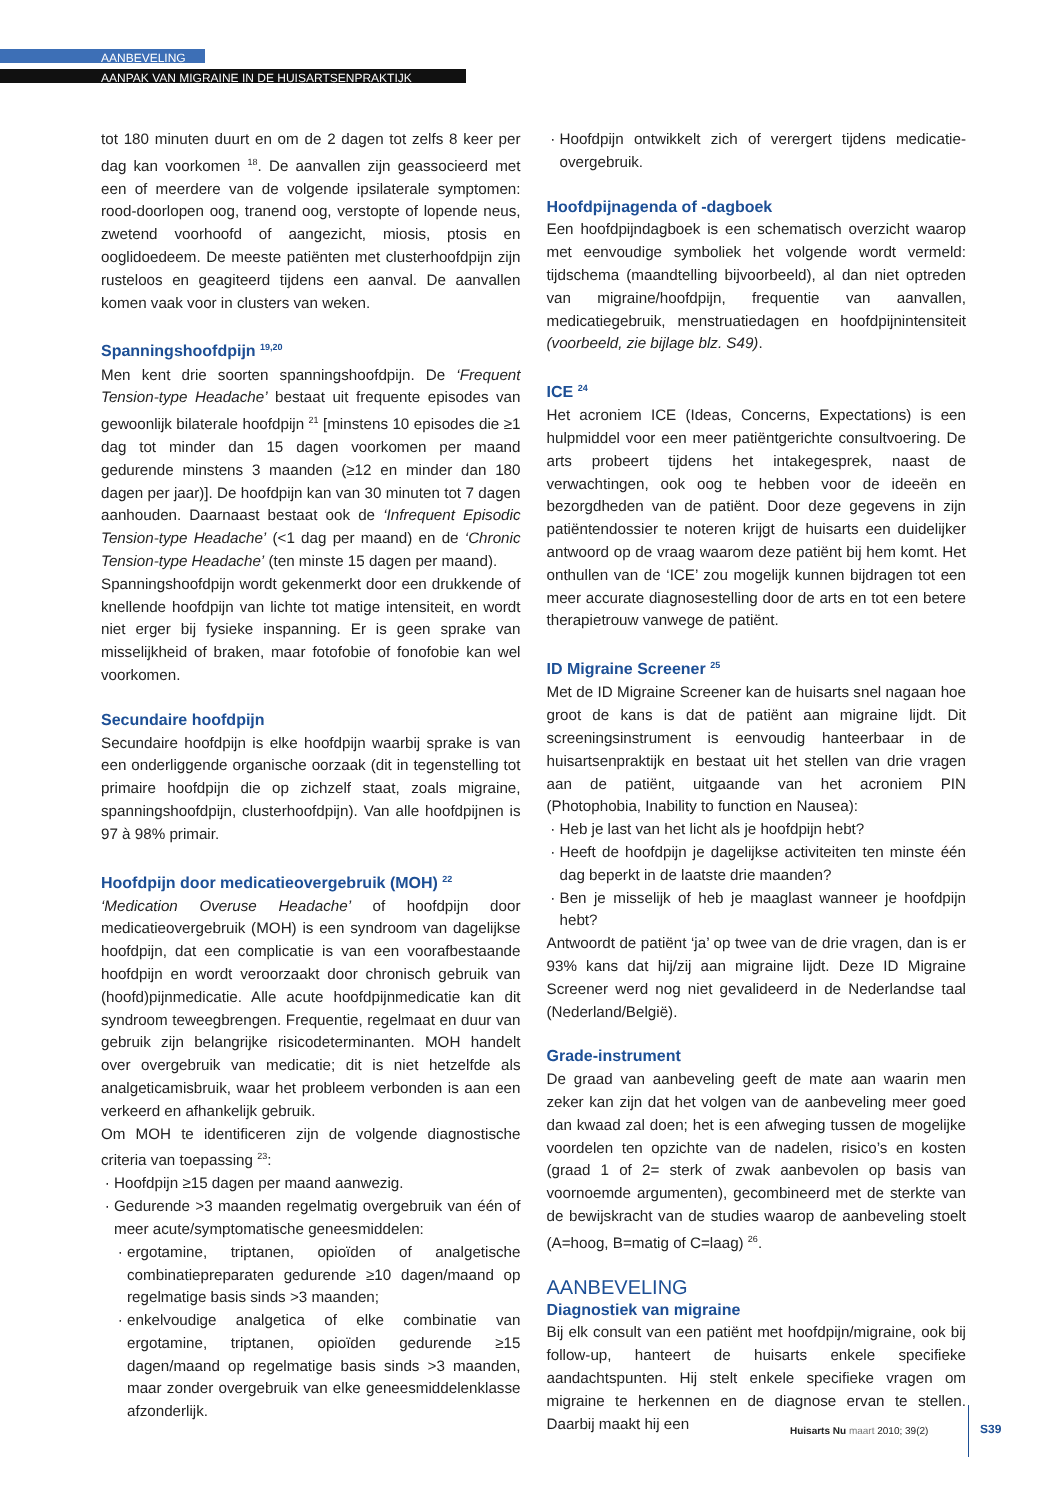AANBEVELING
AANPAK VAN MIGRAINE IN DE HUISARTSENPRAKTIJK
tot 180 minuten duurt en om de 2 dagen tot zelfs 8 keer per dag kan voorkomen <sup>18</sup>. De aanvallen zijn geassocieerd met een of meerdere van de volgende ipsilaterale symptomen: rood-doorlopen oog, tranend oog, verstopte of lopende neus, zwetend voorhoofd of aangezicht, miosis, ptosis en ooglidoedeem. De meeste patiënten met clusterhoofdpijn zijn rusteloos en geagiteerd tijdens een aanval. De aanvallen komen vaak voor in clusters van weken.
Spanningshoofdpijn <sup>19,20</sup>
Men kent drie soorten spanningshoofdpijn. De ‘Frequent Tension-type Headache’ bestaat uit frequente episodes van gewoonlijk bilaterale hoofdpijn <sup>21</sup> [minstens 10 episodes die ≥1 dag tot minder dan 15 dagen voorkomen per maand gedurende minstens 3 maanden (≥12 en minder dan 180 dagen per jaar)]. De hoofdpijn kan van 30 minuten tot 7 dagen aanhouden. Daarnaast bestaat ook de ‘Infrequent Episodic Tension-type Headache’ (<1 dag per maand) en de ‘Chronic Tension-type Headache’ (ten minste 15 dagen per maand).
Spanningshoofdpijn wordt gekenmerkt door een drukkende of knellende hoofdpijn van lichte tot matige intensiteit, en wordt niet erger bij fysieke inspanning. Er is geen sprake van misselijkheid of braken, maar fotofobie of fonofobie kan wel voorkomen.
Secundaire hoofdpijn
Secundaire hoofdpijn is elke hoofdpijn waarbij sprake is van een onderliggende organische oorzaak (dit in tegenstelling tot primaire hoofdpijn die op zichzelf staat, zoals migraine, spanningshoofdpijn, clusterhoofdpijn). Van alle hoofdpijnen is 97 à 98% primair.
Hoofdpijn door medicatieovergebruik (MOH) <sup>22</sup>
‘Medication Overuse Headache’ of hoofdpijn door medicatieovergebruik (MOH) is een syndroom van dagelijkse hoofdpijn, dat een complicatie is van een voorafbestaande hoofdpijn en wordt veroorzaakt door chronisch gebruik van (hoofd)pijnmedicatie. Alle acute hoofdpijnmedicatie kan dit syndroom teweegbrengen. Frequentie, regelmaat en duur van gebruik zijn belangrijke risicodeterminanten. MOH handelt over overgebruik van medicatie; dit is niet hetzelfde als analgeticamisbruik, waar het probleem verbonden is aan een verkeerd en afhankelijk gebruik.
Om MOH te identificeren zijn de volgende diagnostische criteria van toepassing <sup>23</sup>:
Hoofdpijn ≥15 dagen per maand aanwezig.
Gedurende >3 maanden regelmatig overgebruik van één of meer acute/symptomatische geneesmiddelen:
ergotamine, triptanen, opioïden of analgetische combinatiepreparaten gedurende ≥10 dagen/maand op regelmatige basis sinds >3 maanden;
enkelvoudige analgetica of elke combinatie van ergotamine, triptanen, opioïden gedurende ≥15 dagen/maand op regelmatige basis sinds >3 maanden, maar zonder overgebruik van elke geneesmiddelenklasse afzonderlijk.
Hoofdpijn ontwikkelt zich of verergert tijdens medicatie-overgebruik.
Hoofdpijnagenda of -dagboek
Een hoofdpijndagboek is een schematisch overzicht waarop met eenvoudige symboliek het volgende wordt vermeld: tijdschema (maandtelling bijvoorbeeld), al dan niet optreden van migraine/hoofdpijn, frequentie van aanvallen, medicatiegebruik, menstruatiedagen en hoofdpijnintensiteit (voorbeeld, zie bijlage blz. S49).
ICE <sup>24</sup>
Het acroniem ICE (Ideas, Concerns, Expectations) is een hulpmiddel voor een meer patiëntgerichte consultvoering. De arts probeert tijdens het intakegesprek, naast de verwachtingen, ook oog te hebben voor de ideeën en bezorgdheden van de patiënt. Door deze gegevens in zijn patiëntendossier te noteren krijgt de huisarts een duidelijker antwoord op de vraag waarom deze patiënt bij hem komt. Het onthullen van de ‘ICE’ zou mogelijk kunnen bijdragen tot een meer accurate diagnosestelling door de arts en tot een betere therapietrouw vanwege de patiënt.
ID Migraine Screener <sup>25</sup>
Met de ID Migraine Screener kan de huisarts snel nagaan hoe groot de kans is dat de patiënt aan migraine lijdt. Dit screeningsinstrument is eenvoudig hanteerbaar in de huisartsenpraktijk en bestaat uit het stellen van drie vragen aan de patiënt, uitgaande van het acroniem PIN (Photophobia, Inability to function en Nausea):
Heb je last van het licht als je hoofdpijn hebt?
Heeft de hoofdpijn je dagelijkse activiteiten ten minste één dag beperkt in de laatste drie maanden?
Ben je misselijk of heb je maaglast wanneer je hoofdpijn hebt?
Antwoordt de patiënt ‘ja’ op twee van de drie vragen, dan is er 93% kans dat hij/zij aan migraine lijdt. Deze ID Migraine Screener werd nog niet gevalideerd in de Nederlandse taal (Nederland/België).
Grade-instrument
De graad van aanbeveling geeft de mate aan waarin men zeker kan zijn dat het volgen van de aanbeveling meer goed dan kwaad zal doen; het is een afweging tussen de mogelijke voordelen ten opzichte van de nadelen, risico’s en kosten (graad 1 of 2= sterk of zwak aanbevolen op basis van voornoemde argumenten), gecombineerd met de sterkte van de bewijskracht van de studies waarop de aanbeveling stoelt (A=hoog, B=matig of C=laag) <sup>26</sup>.
AANBEVELING
Diagnostiek van migraine
Bij elk consult van een patiënt met hoofdpijn/migraine, ook bij follow-up, hanteert de huisarts enkele specifieke aandachtspunten. Hij stelt enkele specifieke vragen om migraine te herkennen en de diagnose ervan te stellen. Daarbij maakt hij een
Huisarts Nu maart 2010; 39(2) S39